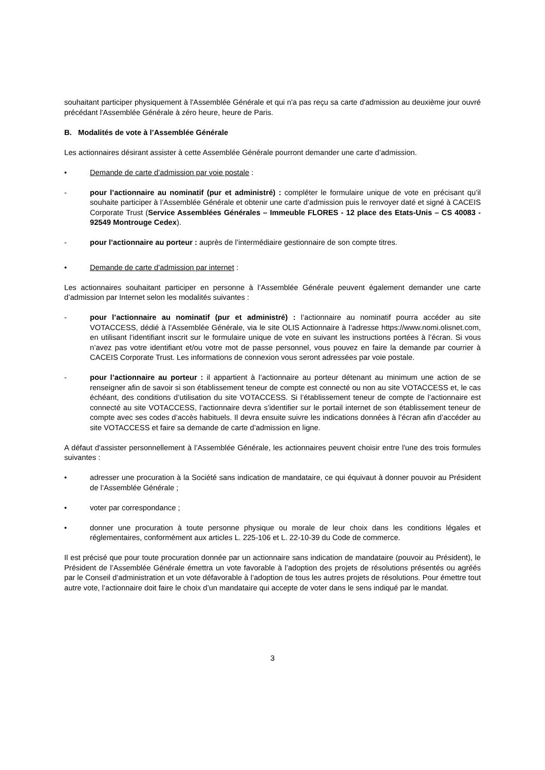souhaitant participer physiquement à l'Assemblée Générale et qui n'a pas reçu sa carte d'admission au deuxième jour ouvré précédant l'Assemblée Générale à zéro heure, heure de Paris.
B. Modalités de vote à l’Assemblée Générale
Les actionnaires désirant assister à cette Assemblée Générale pourront demander une carte d’admission.
• Demande de carte d’admission par voie postale :
- pour l’actionnaire au nominatif (pur et administré) : compléter le formulaire unique de vote en précisant qu’il souhaite participer à l’Assemblée Générale et obtenir une carte d’admission puis le renvoyer daté et signé à CACEIS Corporate Trust (Service Assemblées Générales – Immeuble FLORES - 12 place des Etats-Unis – CS 40083 - 92549 Montrouge Cedex).
- pour l’actionnaire au porteur : auprès de l’intermédiaire gestionnaire de son compte titres.
• Demande de carte d’admission par internet :
Les actionnaires souhaitant participer en personne à l’Assemblée Générale peuvent également demander une carte d’admission par Internet selon les modalités suivantes :
- pour l’actionnaire au nominatif (pur et administré) : l’actionnaire au nominatif pourra accéder au site VOTACCESS, dédié à l’Assemblée Générale, via le site OLIS Actionnaire à l’adresse https://www.nomi.olisnet.com, en utilisant l’identifiant inscrit sur le formulaire unique de vote en suivant les instructions portées à l’écran. Si vous n’avez pas votre identifiant et/ou votre mot de passe personnel, vous pouvez en faire la demande par courrier à CACEIS Corporate Trust. Les informations de connexion vous seront adressées par voie postale.
- pour l’actionnaire au porteur : il appartient à l’actionnaire au porteur détenant au minimum une action de se renseigner afin de savoir si son établissement teneur de compte est connecté ou non au site VOTACCESS et, le cas échéant, des conditions d’utilisation du site VOTACCESS. Si l’établissement teneur de compte de l’actionnaire est connecté au site VOTACCESS, l’actionnaire devra s’identifier sur le portail internet de son établissement teneur de compte avec ses codes d’accès habituels. Il devra ensuite suivre les indications données à l’écran afin d’accéder au site VOTACCESS et faire sa demande de carte d’admission en ligne.
A défaut d'assister personnellement à l’Assemblée Générale, les actionnaires peuvent choisir entre l'une des trois formules suivantes :
• adresser une procuration à la Société sans indication de mandataire, ce qui équivaut à donner pouvoir au Président de l’Assemblée Générale ;
• voter par correspondance ;
• donner une procuration à toute personne physique ou morale de leur choix dans les conditions légales et réglementaires, conformément aux articles L. 225-106 et L. 22-10-39 du Code de commerce.
Il est précisé que pour toute procuration donnée par un actionnaire sans indication de mandataire (pouvoir au Président), le Président de l’Assemblée Générale émettra un vote favorable à l’adoption des projets de résolutions présentés ou agréés par le Conseil d’administration et un vote défavorable à l’adoption de tous les autres projets de résolutions. Pour émettre tout autre vote, l’actionnaire doit faire le choix d’un mandataire qui accepte de voter dans le sens indiqué par le mandat.
3